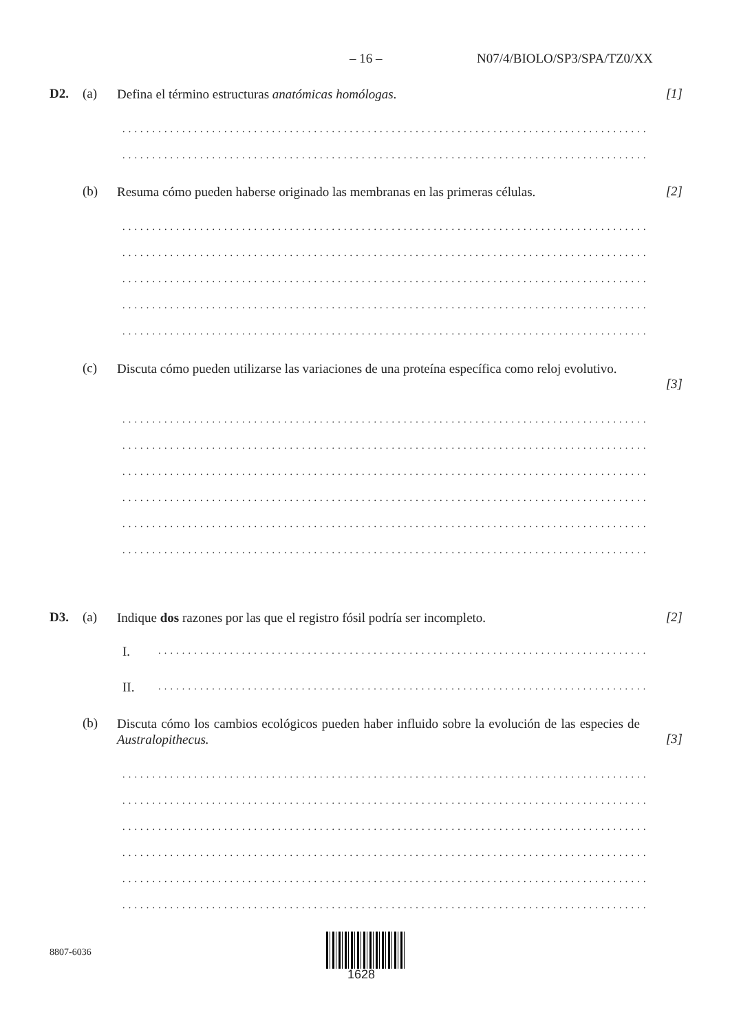– 16 – N07/4/BIOLO/SP3/SPA/TZ0/XX
D2. (a)
Defina el término estructuras anatómicas homólogas.
[1]
...................................................................................................................
...................................................................................................................
(b)
Resuma cómo pueden haberse originado las membranas en las primeras células.
[2]
...................................................................................................................
...................................................................................................................
...................................................................................................................
...................................................................................................................
...................................................................................................................
(c)
Discuta cómo pueden utilizarse las variaciones de una proteína específica como reloj evolutivo.
[3]
...................................................................................................................
...................................................................................................................
...................................................................................................................
...................................................................................................................
...................................................................................................................
...................................................................................................................
D3. (a)
Indique dos razones por las que el registro fósil podría ser incompleto.
[2]
I. .........................................................................................................
II. .........................................................................................................
(b)
Discuta cómo los cambios ecológicos pueden haber influido sobre la evolución de las especies de Australopithecus.
[3]
...................................................................................................................
...................................................................................................................
...................................................................................................................
...................................................................................................................
...................................................................................................................
...................................................................................................................
8807-6036
1628